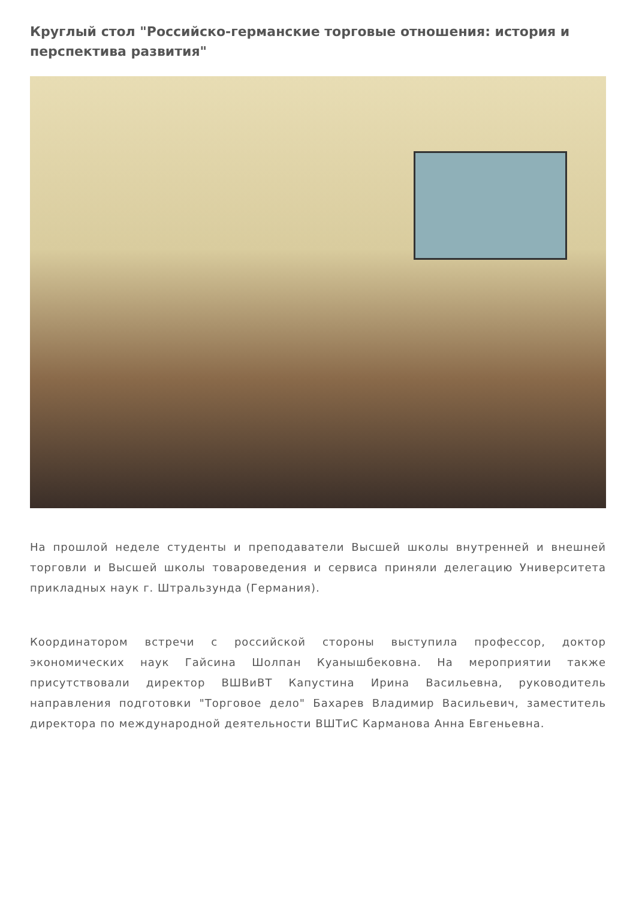Круглый стол "Российско-германские торговые отношения: история и перспектива развития"
На прошлой неделе студенты и преподаватели Высшей школы внутренней и внешней торговли и Высшей школы товароведения и сервиса приняли делегацию Университета прикладных наук г. Штральзунда (Германия).
Координатором встречи с российской стороны выступила профессор, доктор экономических наук Гайсина Шолпан Куанышбековна. На мероприятии также присутствовали директор ВШВиВТ Капустина Ирина Васильевна, руководитель направления подготовки "Торговое дело" Бахарев Владимир Васильевич, заместитель директора по международной деятельности ВШТиС Карманова Анна Евгеньевна.